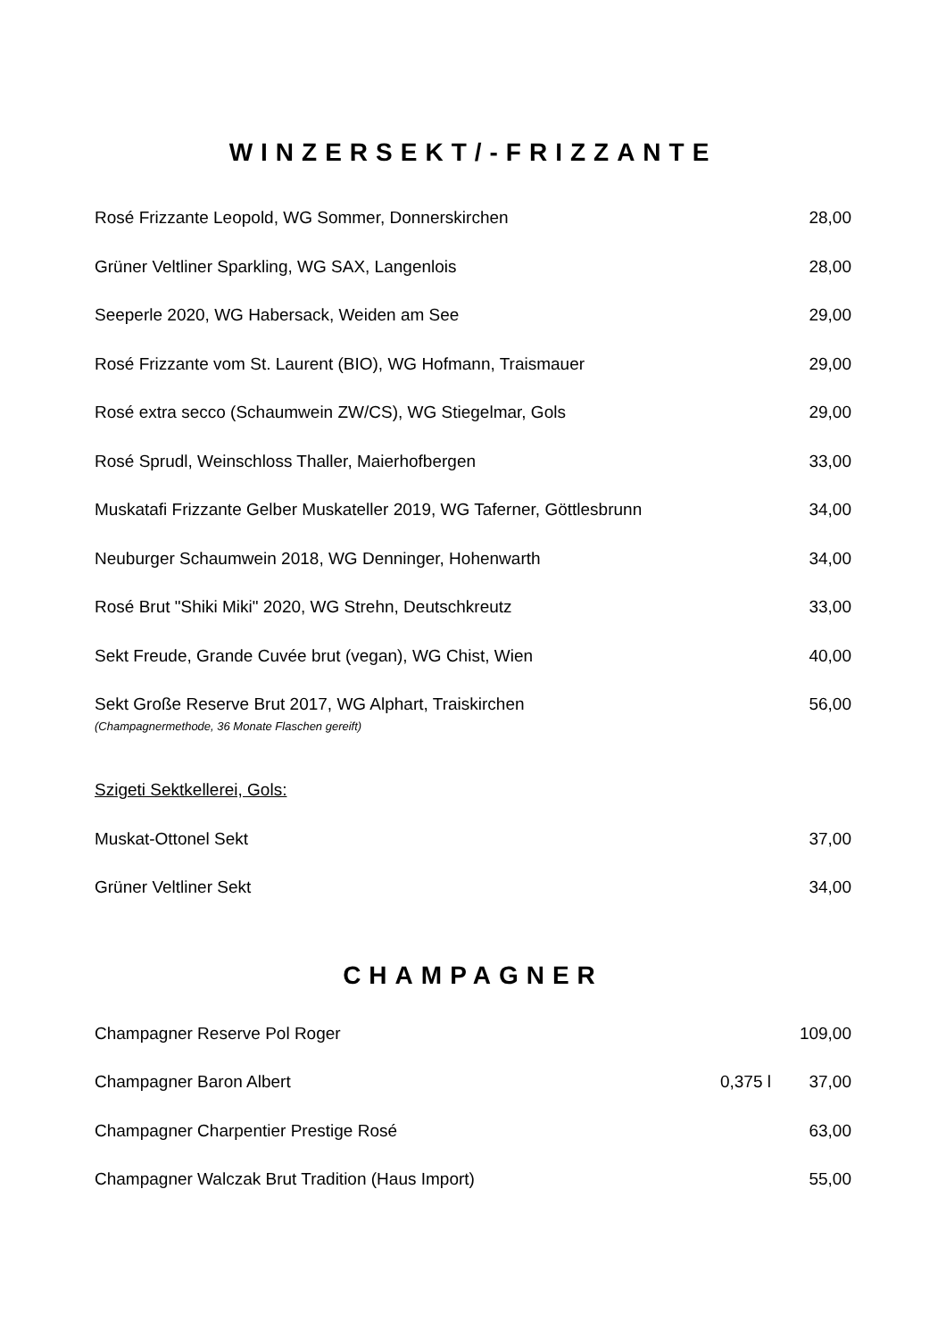WINZERSEKT/-FRIZZANTE
| Rosé Frizzante Leopold, WG Sommer, Donnerskirchen | | 28,00 |
| Grüner Veltliner Sparkling, WG SAX, Langenlois | | 28,00 |
| Seeperle 2020, WG Habersack, Weiden am See | | 29,00 |
| Rosé Frizzante vom St. Laurent (BIO), WG Hofmann, Traismauer | | 29,00 |
| Rosé extra secco (Schaumwein ZW/CS), WG Stiegelmar, Gols | | 29,00 |
| Rosé Sprudl, Weinschloss Thaller, Maierhofbergen | | 33,00 |
| Muskatafi Frizzante Gelber Muskateller 2019, WG Taferner, Göttlesbrunn | | 34,00 |
| Neuburger Schaumwein 2018, WG Denninger, Hohenwarth | | 34,00 |
| Rosé Brut "Shiki Miki" 2020, WG Strehn, Deutschkreutz | | 33,00 |
| Sekt Freude, Grande Cuvée brut (vegan), WG Chist, Wien | | 40,00 |
| Sekt Große Reserve Brut 2017, WG Alphart, Traiskirchen (Champagnermethode, 36 Monate Flaschen gereift) | | 56,00 |
| Szigeti Sektkellerei, Gols: | | |
| Muskat-Ottonel Sekt | | 37,00 |
| Grüner Veltliner Sekt | | 34,00 |
CHAMPAGNER
| Champagner Reserve Pol Roger | | 109,00 |
| Champagner Baron Albert | 0,375 l | 37,00 |
| Champagner Charpentier Prestige Rosé | | 63,00 |
| Champagner Walczak Brut Tradition (Haus Import) | | 55,00 |